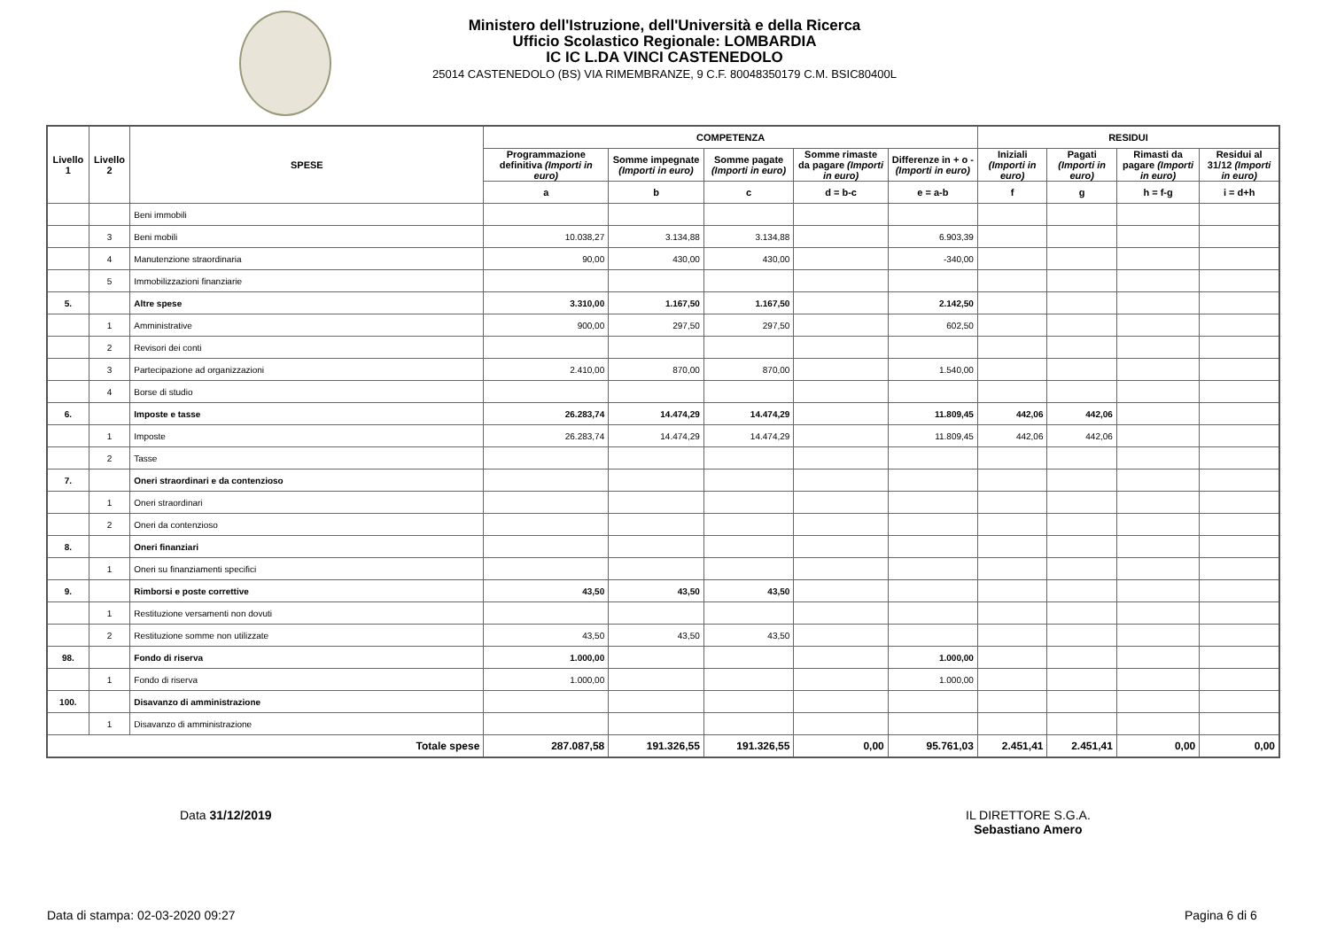Ministero dell'Istruzione, dell'Università e della Ricerca
Ufficio Scolastico Regionale: LOMBARDIA
IC IC L.DA VINCI CASTENEDOLO
25014 CASTENEDOLO (BS) VIA RIMEMBRANZE, 9 C.F. 80048350179 C.M. BSIC80400L
| Livello 1 | Livello 2 | SPESE | COMPETENZA | | | | | RESIDUI | | | |
| --- | --- | --- | --- | --- | --- | --- | --- | --- | --- | --- | --- |
| | | | Programmazione definitiva (Importi in euro) | Somme impegnate (Importi in euro) | Somme pagate (Importi in euro) | Somme rimaste da pagare (Importi in euro) | Differenze in + o - (Importi in euro) | Iniziali (Importi in euro) | Pagati (Importi in euro) | Rimasti da pagare (Importi in euro) | Residui al 31/12 (Importi in euro) |
| | | | a | b | c | d = b-c | e = a-b | f | g | h = f-g | i = d+h |
| | | Beni immobili | | | | | | | | | |
| | 3 | Beni mobili | 10.038,27 | 3.134,88 | 3.134,88 | | 6.903,39 | | | | |
| | 4 | Manutenzione straordinaria | 90,00 | 430,00 | 430,00 | | -340,00 | | | | |
| | 5 | Immobilizzazioni finanziarie | | | | | | | | | |
| 5. | | Altre spese | 3.310,00 | 1.167,50 | 1.167,50 | | 2.142,50 | | | | |
| | 1 | Amministrative | 900,00 | 297,50 | 297,50 | | 602,50 | | | | |
| | 2 | Revisori dei conti | | | | | | | | | |
| | 3 | Partecipazione ad organizzazioni | 2.410,00 | 870,00 | 870,00 | | 1.540,00 | | | | |
| | 4 | Borse di studio | | | | | | | | | |
| 6. | | Imposte e tasse | 26.283,74 | 14.474,29 | 14.474,29 | | 11.809,45 | 442,06 | 442,06 | | |
| | 1 | Imposte | 26.283,74 | 14.474,29 | 14.474,29 | | 11.809,45 | 442,06 | 442,06 | | |
| | 2 | Tasse | | | | | | | | | |
| 7. | | Oneri straordinari e da contenzioso | | | | | | | | | |
| | 1 | Oneri straordinari | | | | | | | | | |
| | 2 | Oneri da contenzioso | | | | | | | | | |
| 8. | | Oneri finanziari | | | | | | | | | |
| | 1 | Oneri su finanziamenti specifici | | | | | | | | | |
| 9. | | Rimborsi e poste correttive | 43,50 | 43,50 | 43,50 | | | | | | |
| | 1 | Restituzione versamenti non dovuti | | | | | | | | | |
| | 2 | Restituzione somme non utilizzate | 43,50 | 43,50 | 43,50 | | | | | | |
| 98. | | Fondo di riserva | 1.000,00 | | | | 1.000,00 | | | | |
| | 1 | Fondo di riserva | 1.000,00 | | | | 1.000,00 | | | | |
| 100. | | Disavanzo di amministrazione | | | | | | | | | |
| | 1 | Disavanzo di amministrazione | | | | | | | | | |
| Totale spese | | | 287.087,58 | 191.326,55 | 191.326,55 | 0,00 | 95.761,03 | 2.451,41 | 2.451,41 | 0,00 | 0,00 |
Data 31/12/2019
IL DIRETTORE S.G.A.
Sebastiano Amero
Data di stampa: 02-03-2020 09:27
Pagina 6 di 6